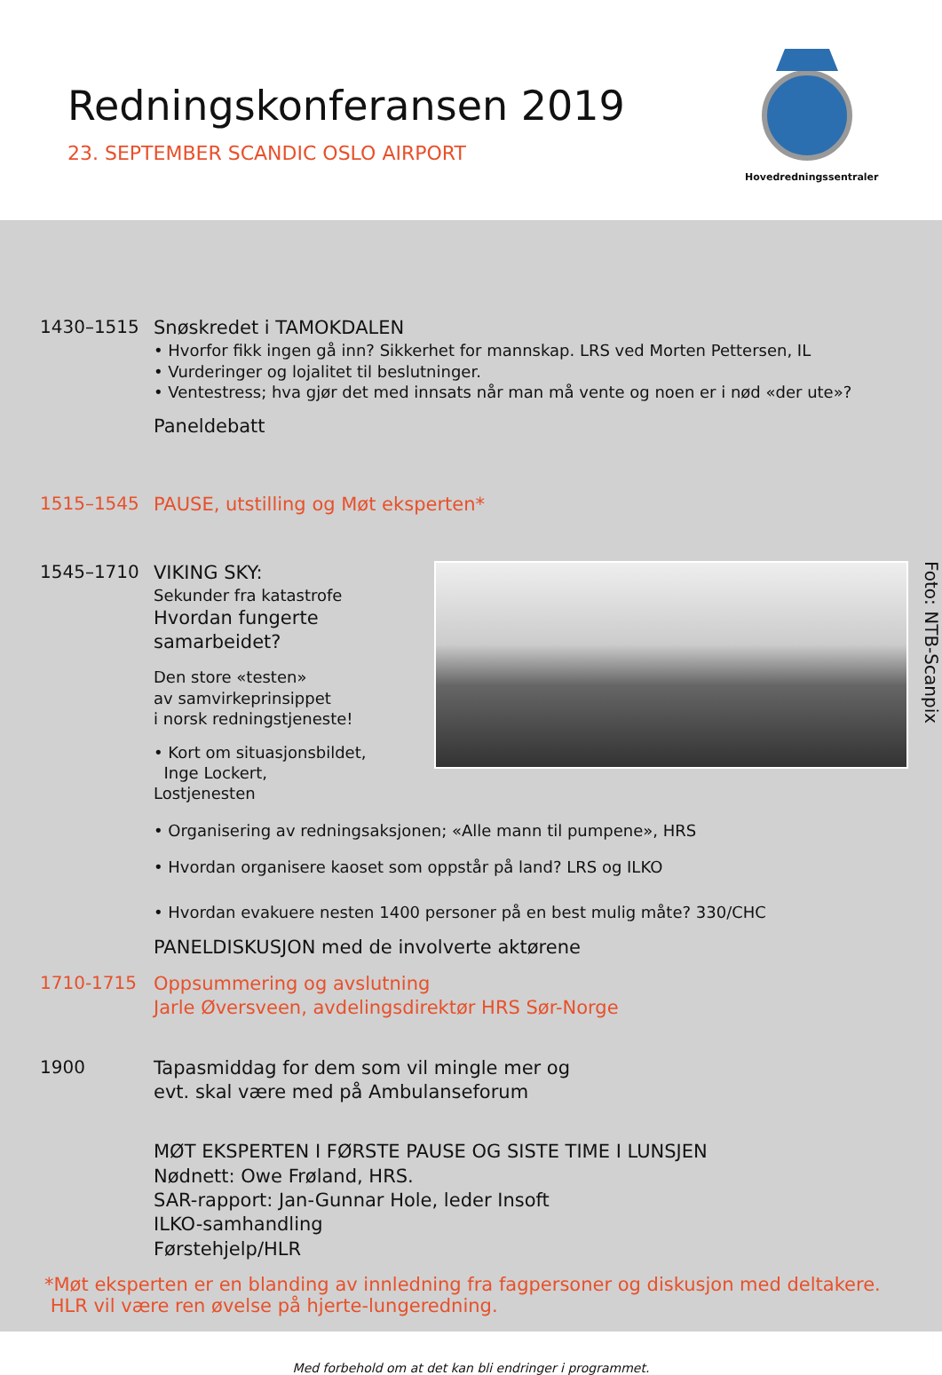Redningskonferansen 2019
23. SEPTEMBER SCANDIC OSLO AIRPORT
Hovedredningssentraler
1430–1515
Snøskredet i TAMOKDALEN
• Hvorfor fikk ingen gå inn? Sikkerhet for mannskap. LRS ved Morten Pettersen, IL
• Vurderinger og lojalitet til beslutninger.
• Ventestress; hva gjør det med innsats når man må vente og noen er i nød «der ute»?
Paneldebatt
1515–1545
PAUSE, utstilling og Møt eksperten*
1545–1710
VIKING SKY:
Sekunder fra katastrofe
Hvordan fungerte samarbeidet?
Den store «testen»
av samvirkeprinsippet
i norsk redningstjeneste!
• Kort om situasjonsbildet,
Inge Lockert, Lostjenesten
Foto: NTB-Scanpix
• Organisering av redningsaksjonen; «Alle mann til pumpene», HRS
• Hvordan organisere kaoset som oppstår på land? LRS og ILKO
• Hvordan evakuere nesten 1400 personer på en best mulig måte? 330/CHC
PANELDISKUSJON med de involverte aktørene
1710-1715
Oppsummering og avslutning
Jarle Øversveen, avdelingsdirektør HRS Sør-Norge
1900
Tapasmiddag for dem som vil mingle mer og
evt. skal være med på Ambulanseforum
MØT EKSPERTEN I FØRSTE PAUSE OG SISTE TIME I LUNSJEN
Nødnett: Owe Frøland, HRS.
SAR-rapport: Jan-Gunnar Hole, leder Insoft
ILKO-samhandling
Førstehjelp/HLR
*Møt eksperten er en blanding av innledning fra fagpersoner og diskusjon med deltakere.
HLR vil være ren øvelse på hjerte-lungeredning.
Med forbehold om at det kan bli endringer i programmet.